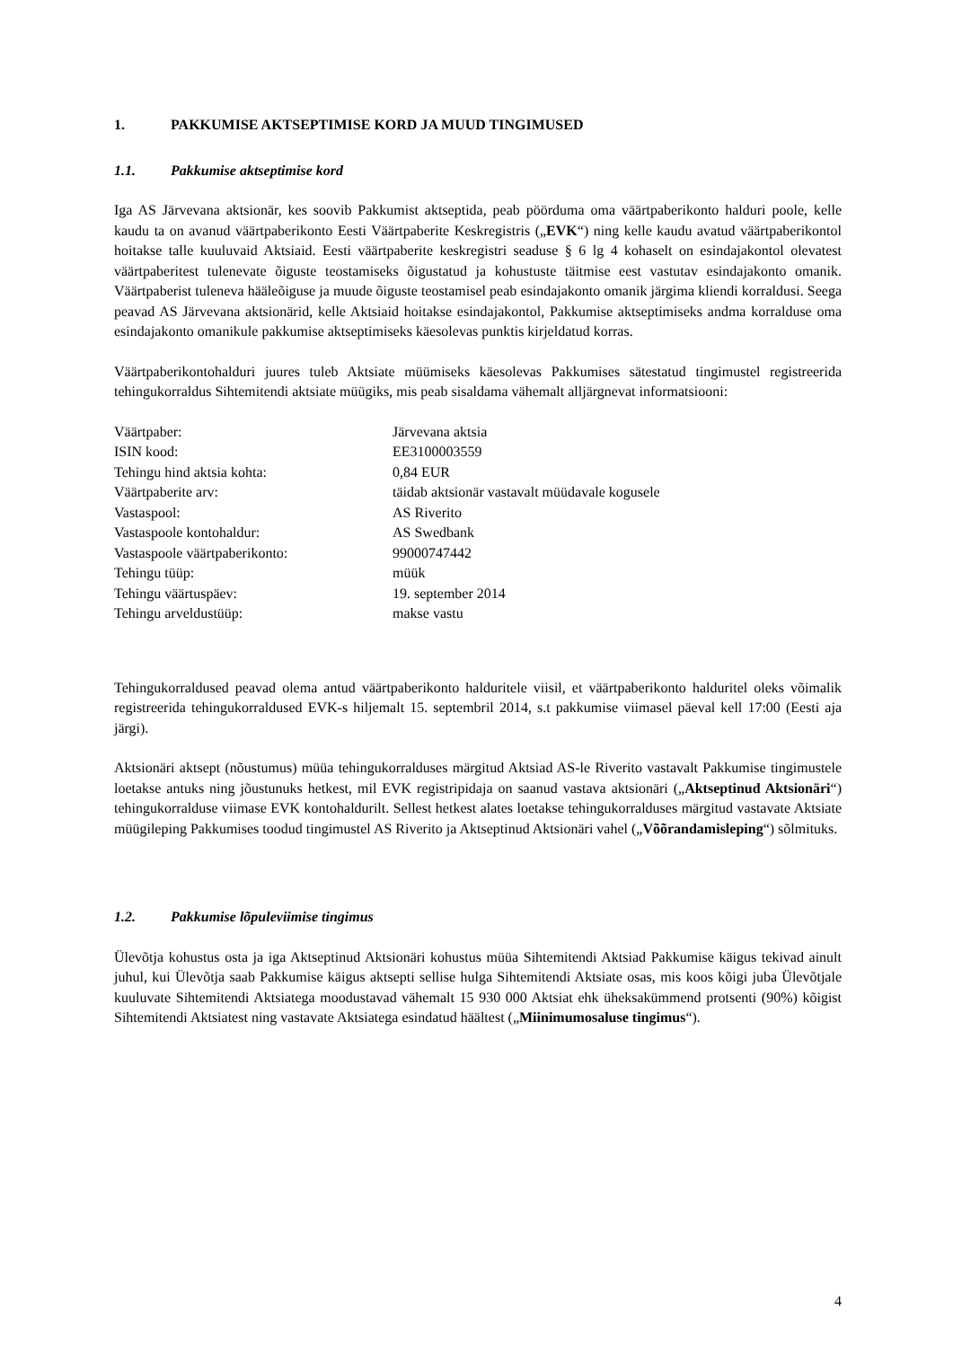1. PAKKUMISE AKTSEPTIMISE KORD JA MUUD TINGIMUSED
1.1. Pakkumise aktseptimise kord
Iga AS Järvevana aktsionär, kes soovib Pakkumist aktseptida, peab pöörduma oma väärtpaberikonto halduri poole, kelle kaudu ta on avanud väärtpaberikonto Eesti Väärtpaberite Keskregistris („EVK“) ning kelle kaudu avatud väärtpaberikontol hoitakse talle kuuluvaid Aktsiaid. Eesti väärtpaberite keskregistri seaduse § 6 lg 4 kohaselt on esindajakontol olevatest väärtpaberitest tulenevate õiguste teostamiseks õigustatud ja kohustuste täitmise eest vastutav esindajakonto omanik. Väärtpaberist tuleneva hääleõiguse ja muude õiguste teostamisel peab esindajakonto omanik järgima kliendi korraldusi. Seega peavad AS Järvevana aktsionärid, kelle Aktsiaid hoitakse esindajakontol, Pakkumise aktseptimiseks andma korralduse oma esindajakonto omanikule pakkumise aktseptimiseks käesolevas punktis kirjeldatud korras.
Väärtpaberikontohalduri juures tuleb Aktsiate müümiseks käesolevas Pakkumises sätestatud tingimustel registreerida tehingukorraldus Sihtemitendi aktsiate müügiks, mis peab sisaldama vähemalt alljärgnevat informatsiooni:
| Väärtpaber: | Järvevana aktsia |
| ISIN kood: | EE3100003559 |
| Tehingu hind aktsia kohta: | 0,84 EUR |
| Väärtpaberite arv: | täidab aktsionär vastavalt müüdavale kogusele |
| Vastaspool: | AS Riverito |
| Vastaspoole kontohaldur: | AS Swedbank |
| Vastaspoole väärtpaberikonto: | 99000747442 |
| Tehingu tüüp: | müük |
| Tehingu väärtuspäev: | 19. september 2014 |
| Tehingu arveldustüüp: | makse vastu |
Tehingukorraldused peavad olema antud väärtpaberikonto halduritele viisil, et väärtpaberikonto halduritel oleks võimalik registreerida tehingukorraldused EVK-s hiljemalt 15. septembril 2014, s.t pakkumise viimasel päeval kell 17:00 (Eesti aja järgi).
Aktsionäri aktsept (nõustumus) müüa tehingukorralduses märgitud Aktsiad AS-le Riverito vastavalt Pakkumise tingimustele loetakse antuks ning jõustunuks hetkest, mil EVK registripidaja on saanud vastava aktsionäri („Aktseptinud Aktsionäri“) tehingukorralduse viimase EVK kontohaldurilt. Sellest hetkest alates loetakse tehingukorralduses märgitud vastavate Aktsiate müügileping Pakkumises toodud tingimustel AS Riverito ja Aktseptinud Aktsionäri vahel („Võõrandamisleping“) sõlmituks.
1.2. Pakkumise lõpuleviimise tingimus
Ülevõtja kohustus osta ja iga Aktseptinud Aktsionäri kohustus müüa Sihtemitendi Aktsiad Pakkumise käigus tekivad ainult juhul, kui Ülevõtja saab Pakkumise käigus aktsepti sellise hulga Sihtemitendi Aktsiate osas, mis koos kõigi juba Ülevõtjale kuuluvate Sihtemitendi Aktsiatega moodustavad vähemalt 15 930 000 Aktsiat ehk üheksakümmend protsenti (90%) kõigist Sihtemitendi Aktsiatest ning vastavate Aktsiatega esindatud häältest („Miinimumosaluse tingimus“).
4